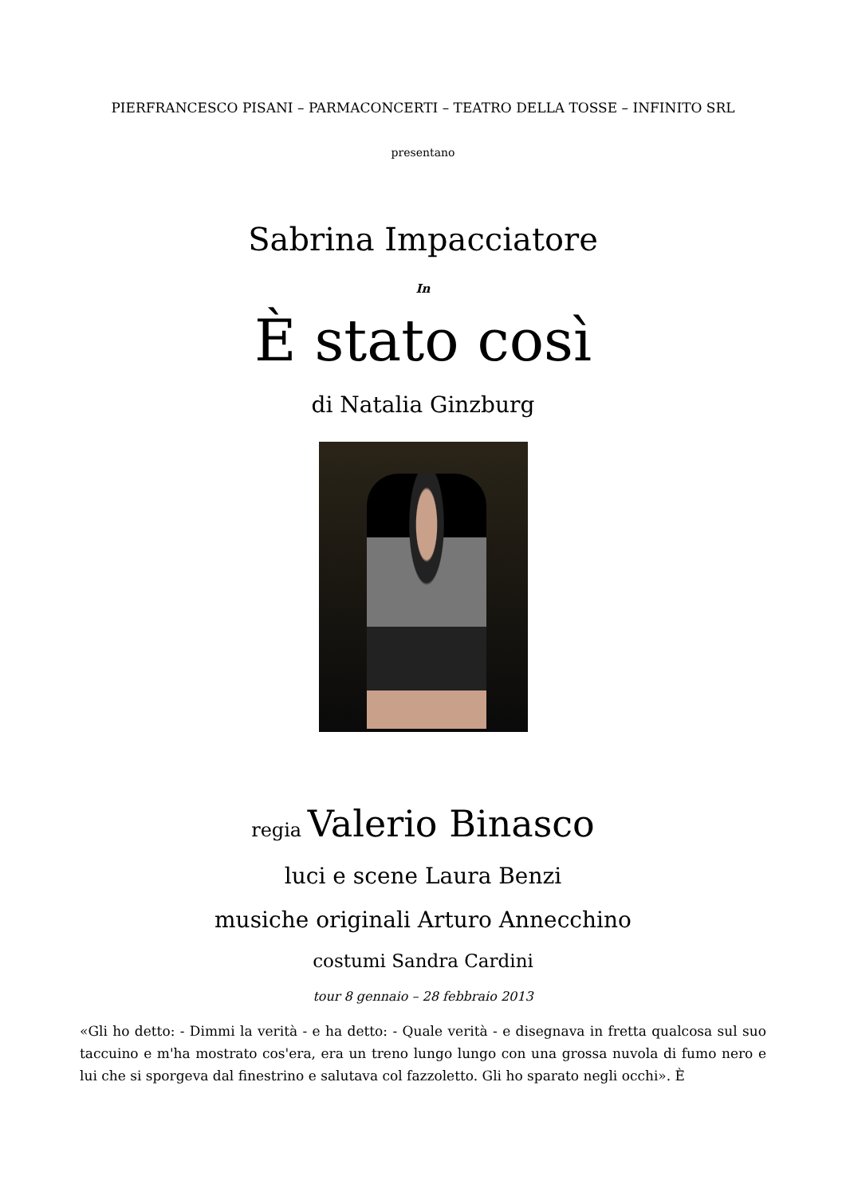PIERFRANCESCO PISANI – PARMACONCERTI – TEATRO DELLA TOSSE – INFINITO SRL
presentano
Sabrina Impacciatore
In
È stato così
di Natalia Ginzburg
regia Valerio Binasco
luci e scene Laura Benzi
musiche originali Arturo Annecchino
costumi Sandra Cardini
tour 8 gennaio – 28 febbraio 2013
«Gli ho detto: - Dimmi la verità - e ha detto: - Quale verità - e disegnava in fretta qualcosa sul suo taccuino e m'ha mostrato cos'era, era un treno lungo lungo con una grossa nuvola di fumo nero e lui che si sporgeva dal finestrino e salutava col fazzoletto. Gli ho sparato negli occhi». È